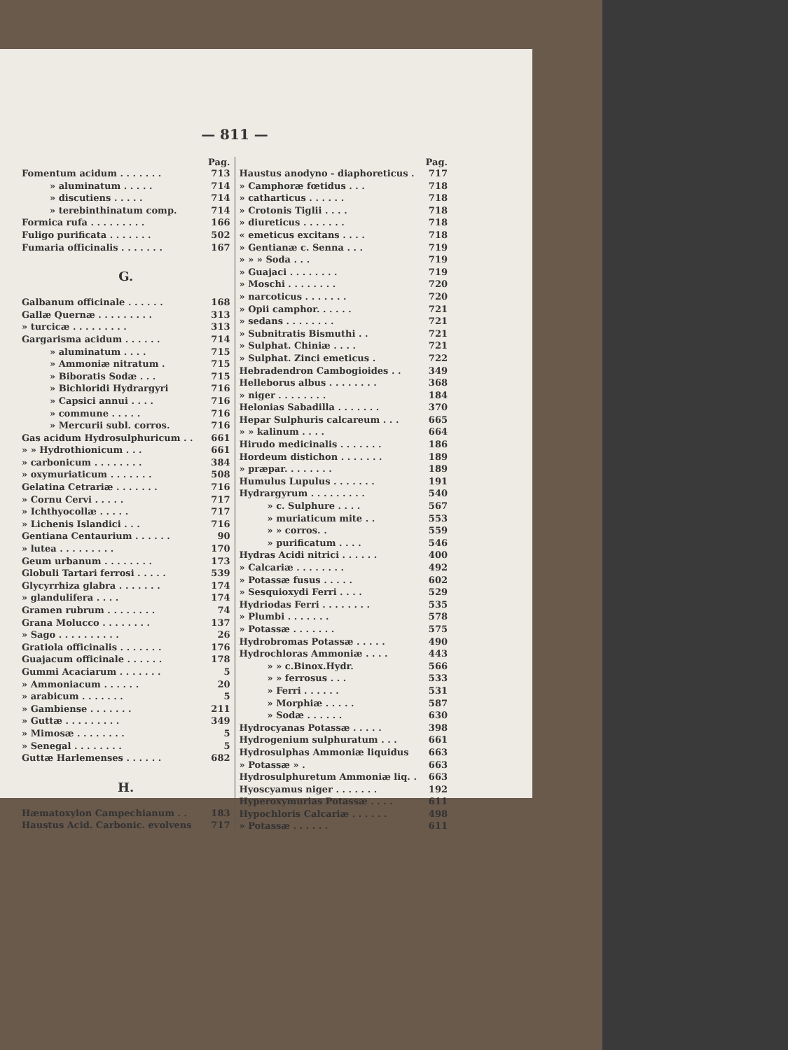— 811 —
Pag.
Fomentum acidum . . . . . . . 713
» aluminatum . . . . . 714
» discutiens . . . . . 714
» terebinthinatum comp. 714
Formica rufa . . . . . . . . . 166
Fuligo purificata . . . . . . . 502
Fumaria officinalis . . . . . . . 167
G.
Galbanum officinale . . . . . . 168
Gallæ Quernæ . . . . . . . . . 313
» turcicæ . . . . . . . . . 313
Gargarisma acidum . . . . . . 714
» aluminatum . . . . 715
» Ammoniæ nitratum . 715
» Biboratis Sodæ . . . 715
» Bichloridi Hydrargyri 716
» Capsici annui . . . . 716
» commune . . . . . 716
» Mercurii subl. corros. 716
Gas acidum Hydrosulphuricum . . 661
» » Hydrothionicum . . . 661
» carbonicum . . . . . . . . 384
» oxymuriaticum . . . . . . . 508
Gelatina Cetrariæ . . . . . . . 716
» Cornu Cervi . . . . . 717
» Ichthyocollæ . . . . . 717
» Lichenis Islandici . . . 716
Gentiana Centaurium . . . . . . 90
» lutea . . . . . . . . . 170
Geum urbanum . . . . . . . . 173
Globuli Tartari ferrosi . . . . . 539
Glycyrrhiza glabra . . . . . . . 174
» glandulifera . . . . 174
Gramen rubrum . . . . . . . . 74
Grana Molucco . . . . . . . . 137
» Sago . . . . . . . . . . 26
Gratiola officinalis . . . . . . . 176
Guajacum officinale . . . . . . 178
Gummi Acaciarum . . . . . . . 5
» Ammoniacum . . . . . . 20
» arabicum . . . . . . . 5
» Gambiense . . . . . . . 211
» Guttæ . . . . . . . . . 349
» Mimosæ . . . . . . . . 5
» Senegal . . . . . . . . 5
Guttæ Harlemenses . . . . . . 682
H.
Hæmatoxylon Campechianum . . 183
Haustus Acid. Carbonic. evolvens 717
Pag.
Haustus anodyno - diaphoreticus . 717
» Camphoræ fœtidus . . . 718
» catharticus . . . . . . 718
» Crotonis Tiglii . . . . 718
» diureticus . . . . . . . 718
« emeticus excitans . . . . 718
» Gentianæ c. Senna . . . 719
» » » Soda . . . 719
» Guajaci . . . . . . . . 719
» Moschi . . . . . . . . 720
» narcoticus . . . . . . . 720
» Opii camphor. . . . . . 721
» sedans . . . . . . . . 721
» Subnitratis Bismuthi . . 721
» Sulphat. Chiniæ . . . . 721
» Sulphat. Zinci emeticus . 722
Hebradendron Cambogioides . . 349
Helleborus albus . . . . . . . . 368
» niger . . . . . . . . 184
Helonias Sabadilla . . . . . . . 370
Hepar Sulphuris calcareum . . . 665
» » kalinum . . . . 664
Hirudo medicinalis . . . . . . . 186
Hordeum distichon . . . . . . . 189
» præpar. . . . . . . . 189
Humulus Lupulus . . . . . . . 191
Hydrargyrum . . . . . . . . . 540
» c. Sulphure . . . . 567
» muriaticum mite . . 553
» » corros. . 559
» purificatum . . . . 546
Hydras Acidi nitrici . . . . . . 400
» Calcariæ . . . . . . . . 492
» Potassæ fusus . . . . . 602
» Sesquioxydi Ferri . . . . 529
Hydriodas Ferri . . . . . . . . 535
» Plumbi . . . . . . . 578
» Potassæ . . . . . . . 575
Hydrobromas Potassæ . . . . . 490
Hydrochloras Ammoniæ . . . . 443
» » c.Binox.Hydr. 566
» » ferrosus . . . 533
» Ferri . . . . . . 531
» Morphiæ . . . . . 587
» Sodæ . . . . . . 630
Hydrocyanas Potassæ . . . . . 398
Hydrogenium sulphuratum . . . 661
Hydrosulphas Ammoniæ liquidus 663
» Potassæ » . 663
Hydrosulphuretum Ammoniæ liq. . 663
Hyoscyamus niger . . . . . . . 192
Hyperoxymurias Potassæ . . . . 611
Hypochloris Calcariæ . . . . . . 498
» Potassæ . . . . . . 611